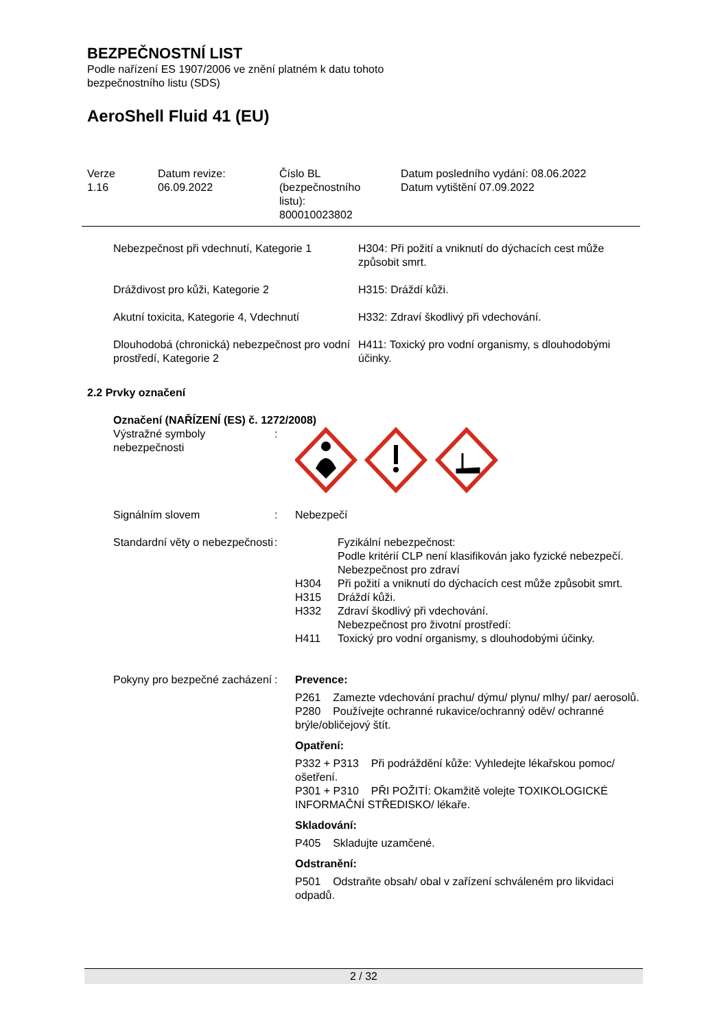BEZPEČNOSTNÍ LIST
Podle nařízení ES 1907/2006 ve znění platném k datu tohoto
bezpečnostního listu (SDS)
AeroShell Fluid 41 (EU)
| Verze 1.16 | Datum revize: 06.09.2022 | Číslo BL (bezpečnostního listu): 800010023802 | Datum posledního vydání: 08.06.2022 Datum vytištění 07.09.2022 |
| Nebezpečnost při vdechnutí, Kategorie 1 | H304: Při požití a vniknutí do dýchacích cest může způsobit smrt. |
| Dráždivost pro kůži, Kategorie 2 | H315: Dráždí kůži. |
| Akutní toxicita, Kategorie 4, Vdechnutí | H332: Zdraví škodlivý při vdechování. |
| Dlouhodobá (chronická) nebezpečnost pro vodní prostředí, Kategorie 2 | H411: Toxický pro vodní organismy, s dlouhodobými účinky. |
2.2 Prvky označení
Označení (NAŘÍZENÍ (ES) č. 1272/2008)
| Výstražné symboly nebezpečnosti | : | |
| Signálním slovem | : | Nebezpečí |
| Standardní věty o nebezpečnosti | : | / / Fyzikální nebezpečnost: / / / Podle kritérií CLP není klasifikován jako fyzické nebezpečí. / / / Nebezpečnost pro zdraví / / H304 / Při požití a vniknutí do dýchacích cest může způsobit smrt. / / H315 / Dráždí kůži. / / H332 / Zdraví škodlivý při vdechování. / / / Nebezpečnost pro životní prostředí: / / H411 / Toxický pro vodní organismy, s dlouhodobými účinky. / |
| Pokyny pro bezpečné zacházení | : | Prevence: P261 Zamezte vdechování prachu/ dýmu/ plynu/ mlhy/ par/ aerosolů. P280 Používejte ochranné rukavice/ochranný oděv/ ochranné brýle/obličejový štít. Opatření: P332 + P313 Při podráždění kůže: Vyhledejte lékařskou pomoc/ ošetření. P301 + P310 PŘI POŽITÍ: Okamžitě volejte TOXIKOLOGICKÉ INFORMAČNÍ STŘEDISKO/ lékaře. Skladování: P405 Skladujte uzamčené. Odstranění: P501 Odstraňte obsah/ obal v zařízení schváleném pro likvidaci odpadů. |
2 / 32